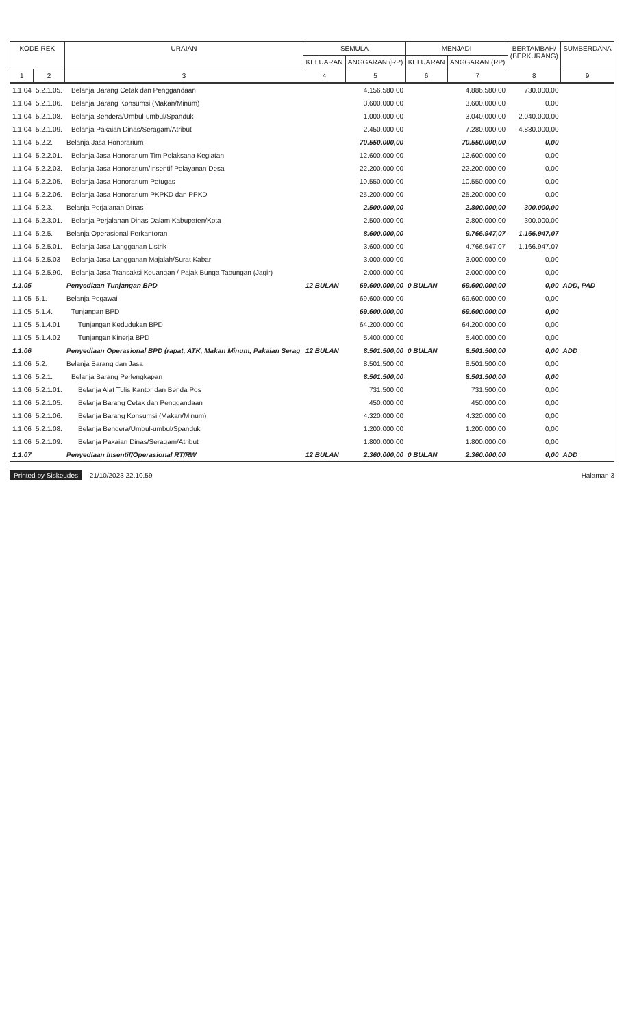| KODE REK | | URAIAN | SEMULA | | MENJADI | | BERTAMBAH/ (BERKURANG) | SUMBERDANA |
| --- | --- | --- | --- | --- | --- | --- | --- | --- |
| | | | KELUARAN | ANGGARAN (RP) | KELUARAN | ANGGARAN (RP) | | |
| 1 | 2 | 3 | 4 | 5 | 6 | 7 | 8 | 9 |
| 1.1.04 | 5.2.1.05. | Belanja Barang Cetak dan Penggandaan | | 4.156.580,00 | | 4.886.580,00 | 730.000,00 | |
| 1.1.04 | 5.2.1.06. | Belanja Barang Konsumsi (Makan/Minum) | | 3.600.000,00 | | 3.600.000,00 | 0,00 | |
| 1.1.04 | 5.2.1.08. | Belanja Bendera/Umbul-umbul/Spanduk | | 1.000.000,00 | | 3.040.000,00 | 2.040.000,00 | |
| 1.1.04 | 5.2.1.09. | Belanja Pakaian Dinas/Seragam/Atribut | | 2.450.000,00 | | 7.280.000,00 | 4.830.000,00 | |
| 1.1.04 | 5.2.2. | Belanja Jasa Honorarium | | 70.550.000,00 | | 70.550.000,00 | 0,00 | |
| 1.1.04 | 5.2.2.01. | Belanja Jasa Honorarium Tim Pelaksana Kegiatan | | 12.600.000,00 | | 12.600.000,00 | 0,00 | |
| 1.1.04 | 5.2.2.03. | Belanja Jasa Honorarium/Insentif Pelayanan Desa | | 22.200.000,00 | | 22.200.000,00 | 0,00 | |
| 1.1.04 | 5.2.2.05. | Belanja Jasa Honorarium Petugas | | 10.550.000,00 | | 10.550.000,00 | 0,00 | |
| 1.1.04 | 5.2.2.06. | Belanja Jasa Honorarium PKPKD dan PPKD | | 25.200.000,00 | | 25.200.000,00 | 0,00 | |
| 1.1.04 | 5.2.3. | Belanja Perjalanan Dinas | | 2.500.000,00 | | 2.800.000,00 | 300.000,00 | |
| 1.1.04 | 5.2.3.01. | Belanja Perjalanan Dinas Dalam Kabupaten/Kota | | 2.500.000,00 | | 2.800.000,00 | 300.000,00 | |
| 1.1.04 | 5.2.5. | Belanja Operasional Perkantoran | | 8.600.000,00 | | 9.766.947,07 | 1.166.947,07 | |
| 1.1.04 | 5.2.5.01. | Belanja Jasa Langganan Listrik | | 3.600.000,00 | | 4.766.947,07 | 1.166.947,07 | |
| 1.1.04 | 5.2.5.03 | Belanja Jasa Langganan Majalah/Surat Kabar | | 3.000.000,00 | | 3.000.000,00 | 0,00 | |
| 1.1.04 | 5.2.5.90. | Belanja Jasa Transaksi Keuangan / Pajak Bunga Tabungan (Jagir) | | 2.000.000,00 | | 2.000.000,00 | 0,00 | |
| 1.1.05 | | Penyediaan Tunjangan BPD | 12 BULAN | 69.600.000,00 | 0 BULAN | 69.600.000,00 | 0,00 | ADD, PAD |
| 1.1.05 | 5.1. | Belanja Pegawai | | 69.600.000,00 | | 69.600.000,00 | 0,00 | |
| 1.1.05 | 5.1.4. | Tunjangan BPD | | 69.600.000,00 | | 69.600.000,00 | 0,00 | |
| 1.1.05 | 5.1.4.01 | Tunjangan Kedudukan BPD | | 64.200.000,00 | | 64.200.000,00 | 0,00 | |
| 1.1.05 | 5.1.4.02 | Tunjangan Kinerja BPD | | 5.400.000,00 | | 5.400.000,00 | 0,00 | |
| 1.1.06 | | Penyediaan Operasional BPD (rapat, ATK, Makan Minum, Pakaian Serag | 12 BULAN | 8.501.500,00 | 0 BULAN | 8.501.500,00 | 0,00 | ADD |
| 1.1.06 | 5.2. | Belanja Barang dan Jasa | | 8.501.500,00 | | 8.501.500,00 | 0,00 | |
| 1.1.06 | 5.2.1. | Belanja Barang Perlengkapan | | 8.501.500,00 | | 8.501.500,00 | 0,00 | |
| 1.1.06 | 5.2.1.01. | Belanja Alat Tulis Kantor dan Benda Pos | | 731.500,00 | | 731.500,00 | 0,00 | |
| 1.1.06 | 5.2.1.05. | Belanja Barang Cetak dan Penggandaan | | 450.000,00 | | 450.000,00 | 0,00 | |
| 1.1.06 | 5.2.1.06. | Belanja Barang Konsumsi (Makan/Minum) | | 4.320.000,00 | | 4.320.000,00 | 0,00 | |
| 1.1.06 | 5.2.1.08. | Belanja Bendera/Umbul-umbul/Spanduk | | 1.200.000,00 | | 1.200.000,00 | 0,00 | |
| 1.1.06 | 5.2.1.09. | Belanja Pakaian Dinas/Seragam/Atribut | | 1.800.000,00 | | 1.800.000,00 | 0,00 | |
| 1.1.07 | | Penyediaan Insentif/Operasional RT/RW | 12 BULAN | 2.360.000,00 | 0 BULAN | 2.360.000,00 | 0,00 | ADD |
Printed by Siskeudes 21/10/2023 22.10.59
Halaman 3